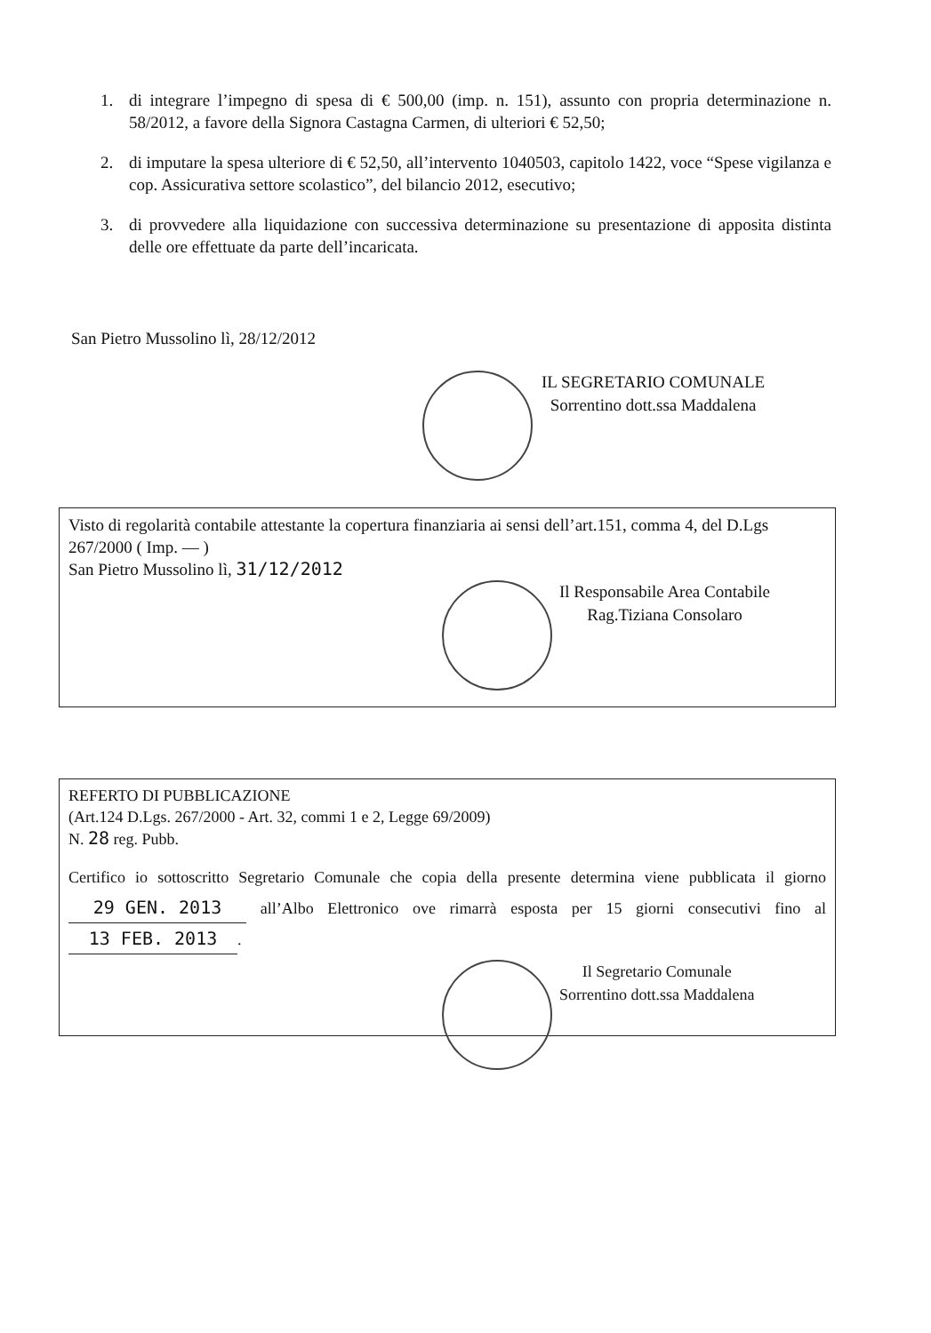1. di integrare l’impegno di spesa di € 500,00 (imp. n. 151), assunto con propria determinazione n. 58/2012, a favore della Signora Castagna Carmen, di ulteriori € 52,50;
2. di imputare la spesa ulteriore di € 52,50, all’intervento 1040503, capitolo 1422, voce “Spese vigilanza e cop. Assicurativa settore scolastico”, del bilancio 2012, esecutivo;
3. di provvedere alla liquidazione con successiva determinazione su presentazione di apposita distinta delle ore effettuate da parte dell’incaricata.
San Pietro Mussolino lì, 28/12/2012
IL SEGRETARIO COMUNALE
Sorrentino dott.ssa Maddalena
Visto di regolarità contabile attestante la copertura finanziaria ai sensi dell’art.151, comma 4, del D.Lgs 267/2000 ( Imp. — )
San Pietro Mussolino lì, 31/12/2012
Il Responsabile Area Contabile
Rag.Tiziana Consolaro
REFERTO DI PUBBLICAZIONE
(Art.124 D.Lgs. 267/2000 - Art. 32, commi 1 e 2, Legge 69/2009)
N. 28 reg. Pubb.
Certifico io sottoscritto Segretario Comunale che copia della presente determina viene pubblicata il giorno 29 GEN. 2013 all’Albo Elettronico ove rimarrà esposta per 15 giorni consecutivi fino al 13 FEB. 2013.
Il Segretario Comunale
Sorrentino dott.ssa Maddalena